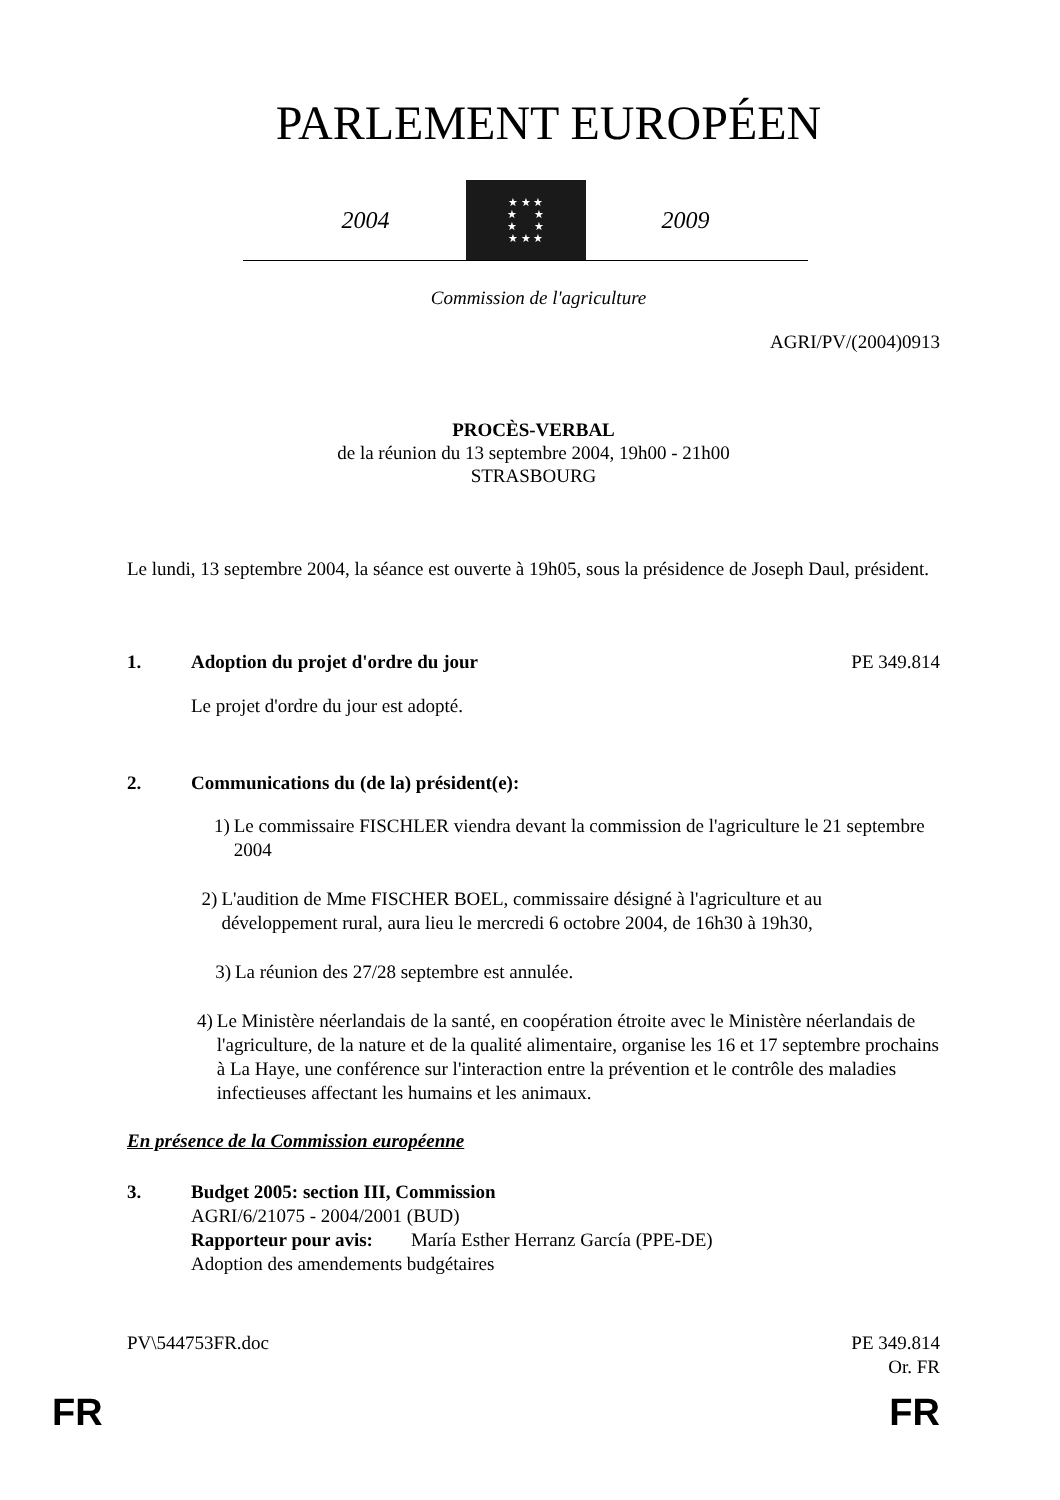PARLEMENT EUROPÉEN
2004
★ ★ ★
★ ★
★ ★
★ ★ ★
2009
Commission de l'agriculture
AGRI/PV/(2004)0913
PROCÈS-VERBAL
de la réunion du 13 septembre 2004, 19h00 - 21h00
STRASBOURG
Le lundi, 13 septembre 2004, la séance est ouverte à 19h05, sous la présidence de Joseph Daul, président.
1. Adoption du projet d'ordre du jour
PE 349.814
Le projet d'ordre du jour est adopté.
2. Communications du (de la) président(e):
1) Le commissaire FISCHLER viendra devant la commission de l'agriculture le 21 septembre 2004
2) L'audition de Mme FISCHER BOEL, commissaire désigné à l'agriculture et au développement rural, aura lieu le mercredi 6 octobre 2004, de 16h30 à 19h30,
3) La réunion des 27/28 septembre est annulée.
4) Le Ministère néerlandais de la santé, en coopération étroite avec le Ministère néerlandais de l'agriculture, de la nature et de la qualité alimentaire, organise les 16 et 17 septembre prochains à La Haye, une conférence sur l'interaction entre la prévention et le contrôle des maladies infectieuses affectant les humains et les animaux.
En présence de la Commission européenne
3. Budget 2005: section III, Commission
AGRI/6/21075 - 2004/2001 (BUD)
Rapporteur pour avis: María Esther Herranz García (PPE-DE)
Adoption des amendements budgétaires
PV\544753FR.doc PE 349.814
Or. FR
FR FR